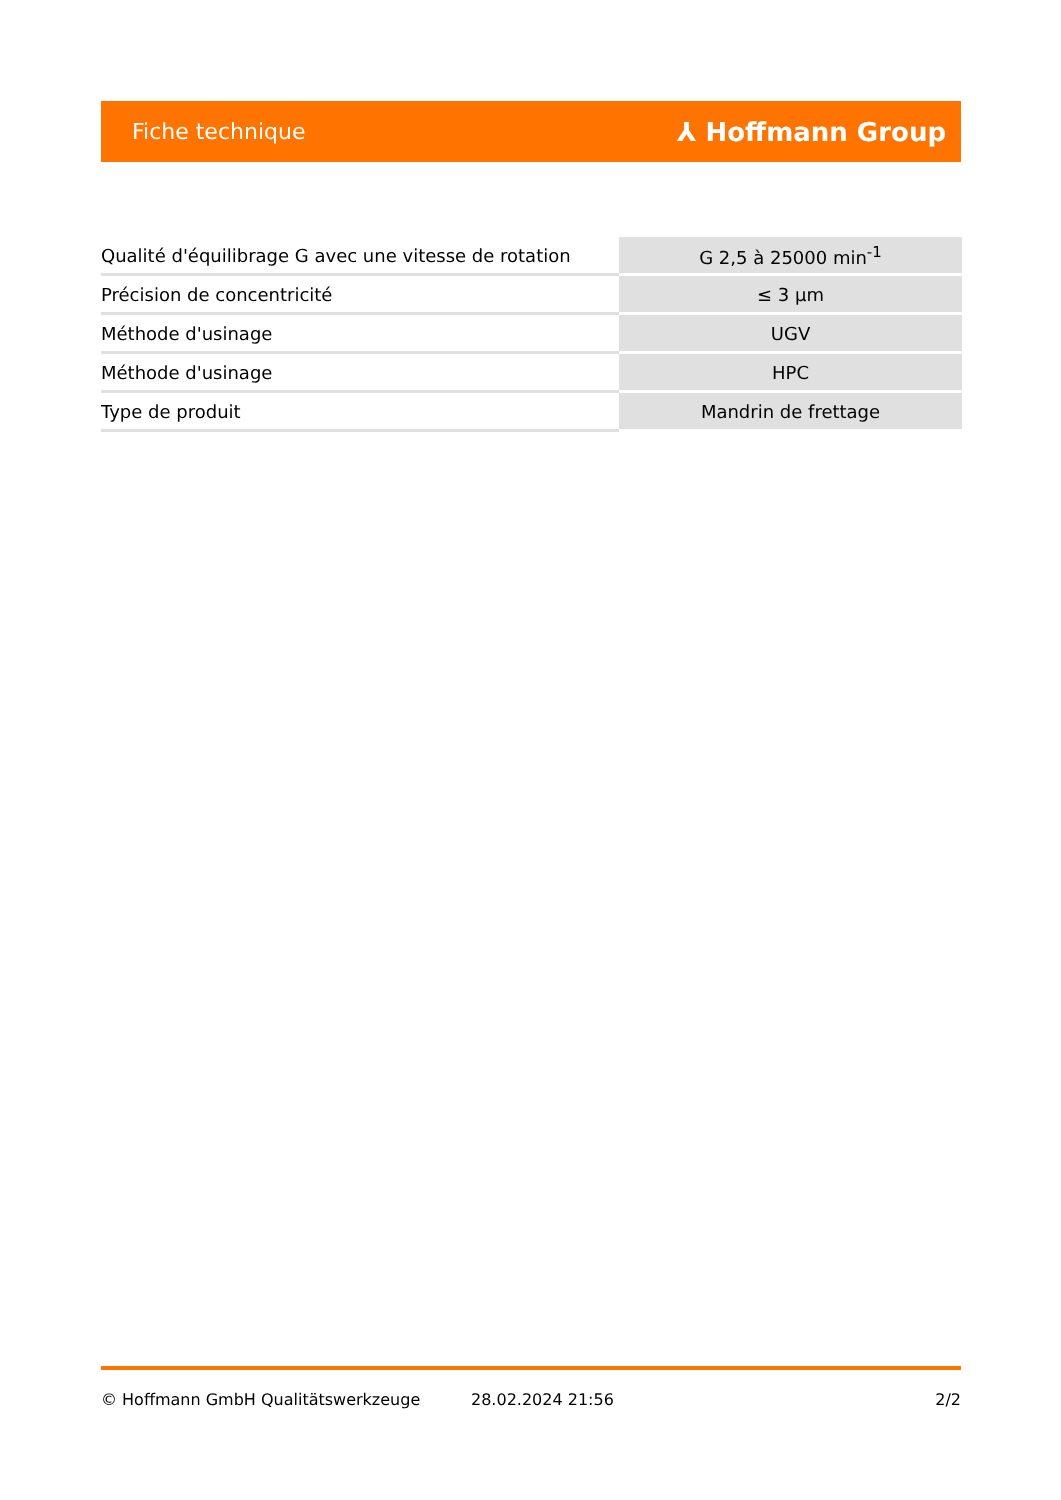Fiche technique ⅄ Hoffmann Group
| Qualité d'équilibrage G avec une vitesse de rotation | G 2,5 à 25000 min<sup>-1</sup> |
| Précision de concentricité | ≤ 3 µm |
| Méthode d'usinage | UGV |
| Méthode d'usinage | HPC |
| Type de produit | Mandrin de frettage |
© Hoffmann GmbH Qualitätswerkzeuge 28.02.2024 21:56 2/2